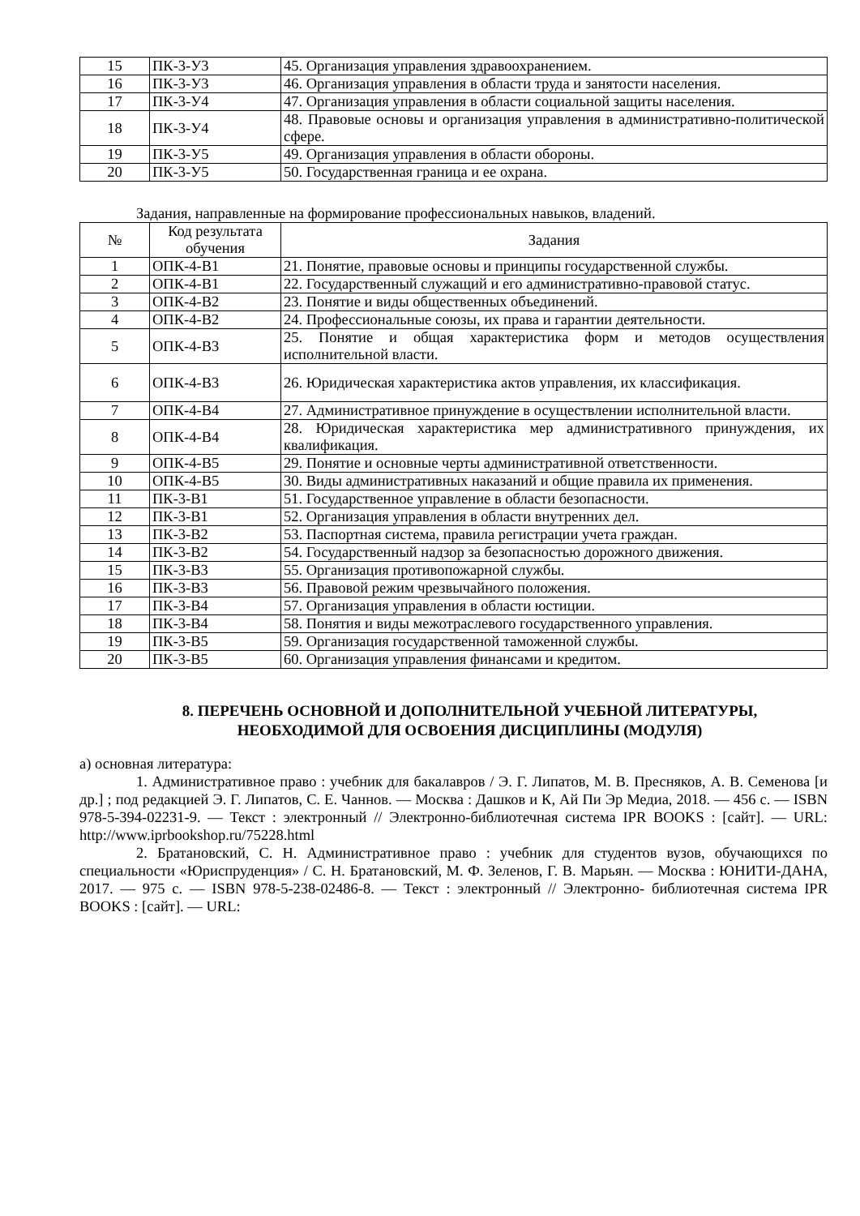| 15 | ПК-3-У3 | 45. Организация управления здравоохранением. |
| 16 | ПК-3-У3 | 46. Организация управления в области труда и занятости населения. |
| 17 | ПК-3-У4 | 47. Организация управления в области социальной защиты населения. |
| 18 | ПК-3-У4 | 48. Правовые основы и организация управления в административно-политической сфере. |
| 19 | ПК-3-У5 | 49. Организация управления в области обороны. |
| 20 | ПК-3-У5 | 50. Государственная граница и ее охрана. |
Задания, направленные на формирование профессиональных навыков, владений.
| № | Код результата обучения | Задания |
| --- | --- | --- |
| 1 | ОПК-4-В1 | 21. Понятие, правовые основы и принципы государственной службы. |
| 2 | ОПК-4-В1 | 22. Государственный служащий и его административно-правовой статус. |
| 3 | ОПК-4-В2 | 23. Понятие и виды общественных объединений. |
| 4 | ОПК-4-В2 | 24. Профессиональные союзы, их права и гарантии деятельности. |
| 5 | ОПК-4-В3 | 25. Понятие и общая характеристика форм и методов осуществления исполнительной власти. |
| 6 | ОПК-4-В3 | 26. Юридическая характеристика актов управления, их классификация. |
| 7 | ОПК-4-В4 | 27. Административное принуждение в осуществлении исполнительной власти. |
| 8 | ОПК-4-В4 | 28. Юридическая характеристика мер административного принуждения, их квалификация. |
| 9 | ОПК-4-В5 | 29. Понятие и основные черты административной ответственности. |
| 10 | ОПК-4-В5 | 30. Виды административных наказаний и общие правила их применения. |
| 11 | ПК-3-В1 | 51. Государственное управление в области безопасности. |
| 12 | ПК-3-В1 | 52. Организация управления в области внутренних дел. |
| 13 | ПК-3-В2 | 53. Паспортная система, правила регистрации учета граждан. |
| 14 | ПК-3-В2 | 54. Государственный надзор за безопасностью дорожного движения. |
| 15 | ПК-3-В3 | 55. Организация противопожарной службы. |
| 16 | ПК-3-В3 | 56. Правовой режим чрезвычайного положения. |
| 17 | ПК-3-В4 | 57. Организация управления в области юстиции. |
| 18 | ПК-3-В4 | 58. Понятия и виды межотраслевого государственного управления. |
| 19 | ПК-3-В5 | 59. Организация государственной таможенной службы. |
| 20 | ПК-3-В5 | 60. Организация управления финансами и кредитом. |
8. ПЕРЕЧЕНЬ ОСНОВНОЙ И ДОПОЛНИТЕЛЬНОЙ УЧЕБНОЙ ЛИТЕРАТУРЫ,
НЕОБХОДИМОЙ ДЛЯ ОСВОЕНИЯ ДИСЦИПЛИНЫ (МОДУЛЯ)
а) основная литература:
1. Административное право : учебник для бакалавров / Э. Г. Липатов, М. В. Пресняков, А. В. Семенова [и др.] ; под редакцией Э. Г. Липатов, С. Е. Чаннов. — Москва : Дашков и К, Ай Пи Эр Медиа, 2018. — 456 c. — ISBN 978-5-394-02231-9. — Текст : электронный // Электронно-библиотечная система IPR BOOKS : [сайт]. — URL: http://www.iprbookshop.ru/75228.html
2. Братановский, С. Н. Административное право : учебник для студентов вузов, обучающихся по специальности «Юриспруденция» / С. Н. Братановский, М. Ф. Зеленов, Г. В. Марьян. — Москва : ЮНИТИ-ДАНА, 2017. — 975 c. — ISBN 978-5-238-02486-8. — Текст : электронный // Электронно- библиотечная система IPR BOOKS : [сайт]. — URL: